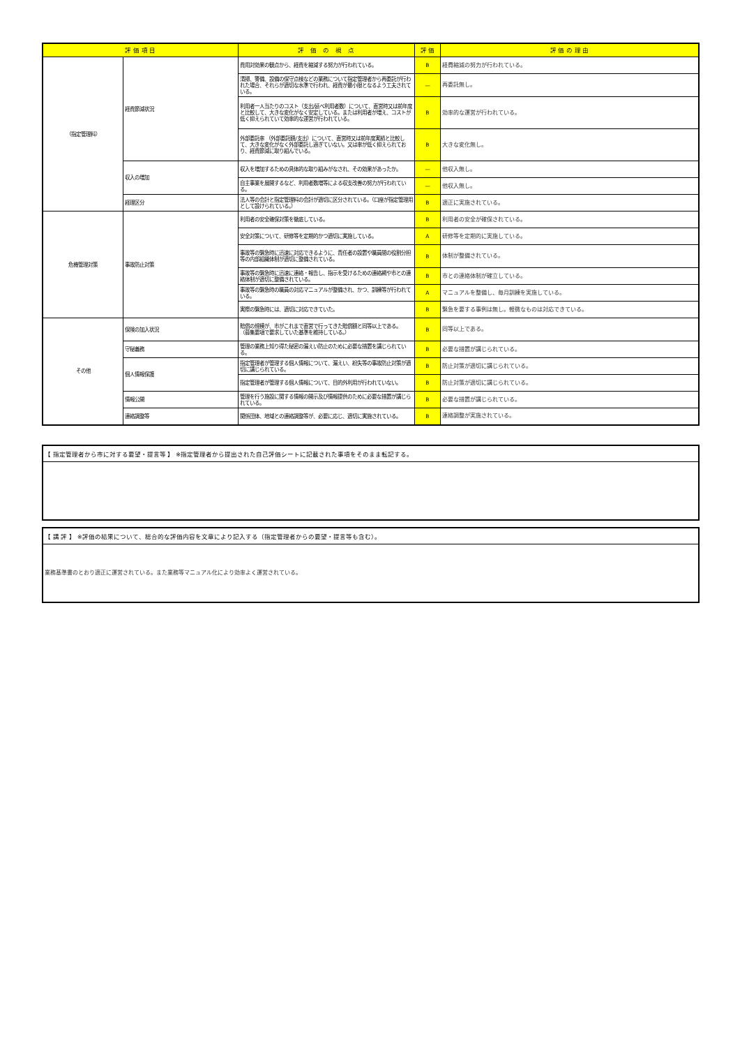| 評 価 項 目 | | 評 価 の 視 点 | 評 価 | 評 価 の 理 由 |
| --- | --- | --- | --- | --- |
| （指定管理料） | 経費節減状況 | 費用対効果の観点から、経費を縮減する努力が行われている。 | B | 経費縮減の努力が行われている。 |
| | | 清掃、警備、設備の保守点検などの業務について指定管理者から再委託が行われた場合、それらが適切な水準で行われ、経費が最小限となるよう工夫されている。 | — | 再委託無し。 |
| | | 利用者一人当たりのコスト（支出/延べ利用者数）について、直営時又は前年度と比較して、大きな変化がなく安定している。または利用者が増え、コストが低く抑えられていて効率的な運営が行われている。 | B | 効率的な運営が行われている。 |
| | | 外部委託率 （外部委託額/支出）について、直営時又は前年度実績と比較して、大きな変化がなく外部委託し過ぎていない。又は率が低く抑えられており、経費節減に取り組んでいる。 | B | 大きな変化無し。 |
| | 収入の増加 | 収入を増加するための具体的な取り組みがなされ、その効果があったか。 | — | 他収入無し。 |
| | | 自主事業を展開するなど、利用者数増等による収支改善の努力が行われている。 | — | 他収入無し。 |
| | 経理区分 | 法人等の会計と指定管理料の会計が適切に区分されている。（口座が指定管理用として設けられている。） | B | 適正に実施されている。 |
| 危機管理対策 | 事故防止対策 | 利用者の安全確保対策を徹底している。 | B | 利用者の安全が確保されている。 |
| | | 安全対策について、研修等を定期的かつ適切に実施している。 | A | 研修等を定期的に実施している。 |
| | | 事故等の緊急時に迅速に対応できるように、責任者の設置や職員間の役割分担等の内部組織体制が適切に整備されている。 | B | 体制が整備されている。 |
| | | 事故等の緊急時に迅速に連絡・報告し、指示を受けるための連絡網や市との連絡体制が適切に整備されている。 | B | 市との連絡体制が確立している。 |
| | | 事故等の緊急時の職員の対応マニュアルが整備され、かつ、訓練等が行われている。 | A | マニュアルを整備し、毎月訓練を実施している。 |
| | | 実際の緊急時には、適切に対応できていた。 | B | 緊急を要する事例は無し。軽微なものは対応できている。 |
| その他 | 保険の加入状況 | 賠償の規模が、市がこれまで直営で行ってきた賠償額と同等以上である。 （募集要項で要求していた基準を維持している。） | B | 同等以上である。 |
| | 守秘義務 | 管理の業務上知り得た秘密の漏えい防止のために必要な措置を講じられている。 | B | 必要な措置が講じられている。 |
| | 個人情報保護 | 指定管理者が管理する個人情報について、漏えい、紛失等の事故防止対策が適切に講じられている。 | B | 防止対策が適切に講じられている。 |
| | | 指定管理者が管理する個人情報について、目的外利用が行われていない。 | B | 防止対策が適切に講じられている。 |
| | 情報公開 | 管理を行う施設に関する情報の開示及び情報提供のために必要な措置が講じられている。 | B | 必要な措置が講じられている。 |
| | 連絡調整等 | 関係団体、地域との連絡調整等が、必要に応じ、適切に実施されている。 | B | 連絡調整が実施されている。 |
【 指定管理者から市に対する要望・提言等 】 ※指定管理者から提出された自己評価シートに記載された事項をそのまま転記する。
【 講 評 】 ※評価の結果について、総合的な評価内容を文章により記入する（指定管理者からの要望・提言等も含む）。
業務基準書のとおり適正に運営されている。また業務等マニュアル化により効率よく運営されている。